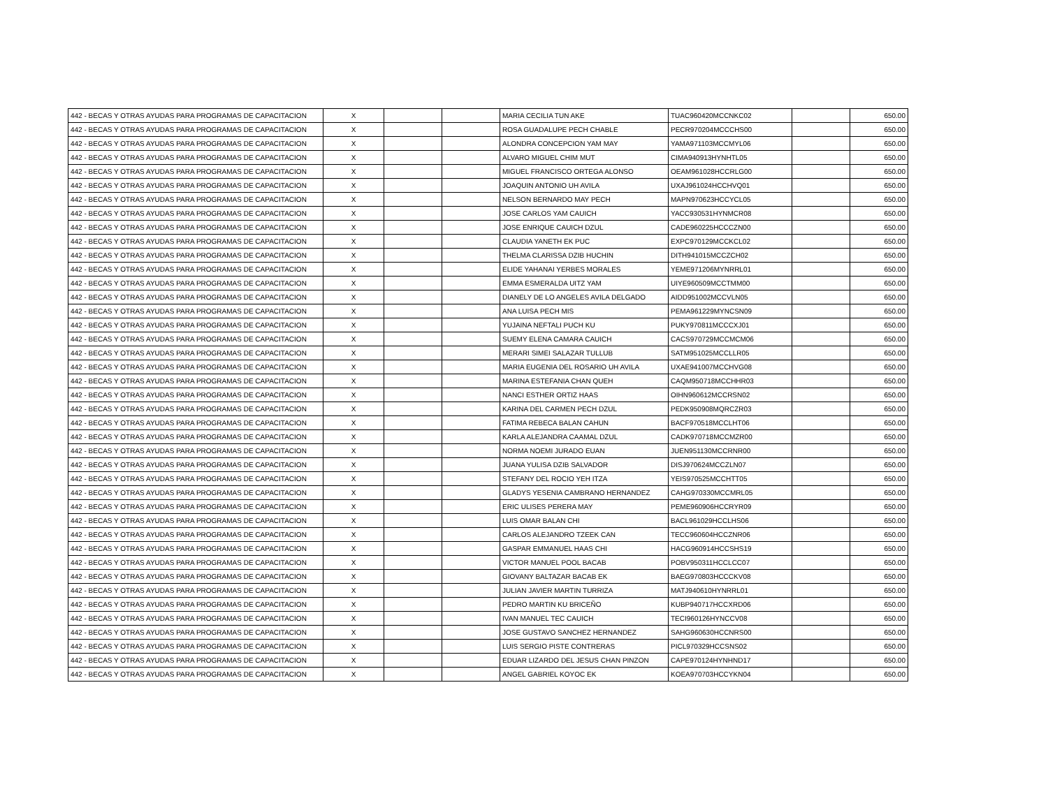| 442 - BECAS Y OTRAS AYUDAS PARA PROGRAMAS DE CAPACITACION | X | | | MARIA CECILIA TUN AKE | TUAC960420MCCNKC02 | | 650.00 |
| 442 - BECAS Y OTRAS AYUDAS PARA PROGRAMAS DE CAPACITACION | X | | | ROSA GUADALUPE PECH CHABLE | PECR970204MCCCHS00 | | 650.00 |
| 442 - BECAS Y OTRAS AYUDAS PARA PROGRAMAS DE CAPACITACION | X | | | ALONDRA CONCEPCION YAM MAY | YAMA971103MCCMYL06 | | 650.00 |
| 442 - BECAS Y OTRAS AYUDAS PARA PROGRAMAS DE CAPACITACION | X | | | ALVARO MIGUEL CHIM MUT | CIMA940913HYNHTL05 | | 650.00 |
| 442 - BECAS Y OTRAS AYUDAS PARA PROGRAMAS DE CAPACITACION | X | | | MIGUEL FRANCISCO ORTEGA ALONSO | OEAM961028HCCRLG00 | | 650.00 |
| 442 - BECAS Y OTRAS AYUDAS PARA PROGRAMAS DE CAPACITACION | X | | | JOAQUIN ANTONIO UH AVILA | UXAJ961024HCCHVQ01 | | 650.00 |
| 442 - BECAS Y OTRAS AYUDAS PARA PROGRAMAS DE CAPACITACION | X | | | NELSON BERNARDO MAY PECH | MAPN970623HCCYCL05 | | 650.00 |
| 442 - BECAS Y OTRAS AYUDAS PARA PROGRAMAS DE CAPACITACION | X | | | JOSE CARLOS YAM CAUICH | YACC930531HYNMCR08 | | 650.00 |
| 442 - BECAS Y OTRAS AYUDAS PARA PROGRAMAS DE CAPACITACION | X | | | JOSE ENRIQUE CAUICH DZUL | CADE960225HCCCZN00 | | 650.00 |
| 442 - BECAS Y OTRAS AYUDAS PARA PROGRAMAS DE CAPACITACION | X | | | CLAUDIA YANETH EK PUC | EXPC970129MCCKCL02 | | 650.00 |
| 442 - BECAS Y OTRAS AYUDAS PARA PROGRAMAS DE CAPACITACION | X | | | THELMA CLARISSA DZIB HUCHIN | DITH941015MCCZCH02 | | 650.00 |
| 442 - BECAS Y OTRAS AYUDAS PARA PROGRAMAS DE CAPACITACION | X | | | ELIDE YAHANAI YERBES MORALES | YEME971206MYNRRL01 | | 650.00 |
| 442 - BECAS Y OTRAS AYUDAS PARA PROGRAMAS DE CAPACITACION | X | | | EMMA ESMERALDA UITZ YAM | UIYE960509MCCTMM00 | | 650.00 |
| 442 - BECAS Y OTRAS AYUDAS PARA PROGRAMAS DE CAPACITACION | X | | | DIANELY DE LO ANGELES AVILA DELGADO | AIDD951002MCCVLN05 | | 650.00 |
| 442 - BECAS Y OTRAS AYUDAS PARA PROGRAMAS DE CAPACITACION | X | | | ANA LUISA PECH MIS | PEMA961229MYNCSN09 | | 650.00 |
| 442 - BECAS Y OTRAS AYUDAS PARA PROGRAMAS DE CAPACITACION | X | | | YUJAINA NEFTALI PUCH KU | PUKY970811MCCCXJ01 | | 650.00 |
| 442 - BECAS Y OTRAS AYUDAS PARA PROGRAMAS DE CAPACITACION | X | | | SUEMY ELENA CAMARA CAUICH | CACS970729MCCMCM06 | | 650.00 |
| 442 - BECAS Y OTRAS AYUDAS PARA PROGRAMAS DE CAPACITACION | X | | | MERARI SIMEI SALAZAR TULLUB | SATM951025MCCLLR05 | | 650.00 |
| 442 - BECAS Y OTRAS AYUDAS PARA PROGRAMAS DE CAPACITACION | X | | | MARIA EUGENIA DEL ROSARIO UH AVILA | UXAE941007MCCHVG08 | | 650.00 |
| 442 - BECAS Y OTRAS AYUDAS PARA PROGRAMAS DE CAPACITACION | X | | | MARINA ESTEFANIA CHAN QUEH | CAQM950718MCCHHR03 | | 650.00 |
| 442 - BECAS Y OTRAS AYUDAS PARA PROGRAMAS DE CAPACITACION | X | | | NANCI ESTHER ORTIZ HAAS | OIHN960612MCCRSN02 | | 650.00 |
| 442 - BECAS Y OTRAS AYUDAS PARA PROGRAMAS DE CAPACITACION | X | | | KARINA DEL CARMEN PECH DZUL | PEDK950908MQRCZR03 | | 650.00 |
| 442 - BECAS Y OTRAS AYUDAS PARA PROGRAMAS DE CAPACITACION | X | | | FATIMA REBECA BALAN CAHUN | BACF970518MCCLHT06 | | 650.00 |
| 442 - BECAS Y OTRAS AYUDAS PARA PROGRAMAS DE CAPACITACION | X | | | KARLA ALEJANDRA CAAMAL DZUL | CADK970718MCCMZR00 | | 650.00 |
| 442 - BECAS Y OTRAS AYUDAS PARA PROGRAMAS DE CAPACITACION | X | | | NORMA NOEMI JURADO EUAN | JUEN951130MCCRNR00 | | 650.00 |
| 442 - BECAS Y OTRAS AYUDAS PARA PROGRAMAS DE CAPACITACION | X | | | JUANA YULISA DZIB SALVADOR | DISJ970624MCCZLN07 | | 650.00 |
| 442 - BECAS Y OTRAS AYUDAS PARA PROGRAMAS DE CAPACITACION | X | | | STEFANY DEL ROCIO YEH ITZA | YEIS970525MCCHTT05 | | 650.00 |
| 442 - BECAS Y OTRAS AYUDAS PARA PROGRAMAS DE CAPACITACION | X | | | GLADYS YESENIA CAMBRANO HERNANDEZ | CAHG970330MCCMRL05 | | 650.00 |
| 442 - BECAS Y OTRAS AYUDAS PARA PROGRAMAS DE CAPACITACION | X | | | ERIC ULISES PERERA MAY | PEME960906HCCRYR09 | | 650.00 |
| 442 - BECAS Y OTRAS AYUDAS PARA PROGRAMAS DE CAPACITACION | X | | | LUIS OMAR BALAN CHI | BACL961029HCCLHS06 | | 650.00 |
| 442 - BECAS Y OTRAS AYUDAS PARA PROGRAMAS DE CAPACITACION | X | | | CARLOS ALEJANDRO TZEEK CAN | TECC960604HCCZNR06 | | 650.00 |
| 442 - BECAS Y OTRAS AYUDAS PARA PROGRAMAS DE CAPACITACION | X | | | GASPAR EMMANUEL HAAS CHI | HACG960914HCCSHS19 | | 650.00 |
| 442 - BECAS Y OTRAS AYUDAS PARA PROGRAMAS DE CAPACITACION | X | | | VICTOR MANUEL POOL BACAB | POBV950311HCCLCC07 | | 650.00 |
| 442 - BECAS Y OTRAS AYUDAS PARA PROGRAMAS DE CAPACITACION | X | | | GIOVANY BALTAZAR BACAB EK | BAEG970803HCCCKV08 | | 650.00 |
| 442 - BECAS Y OTRAS AYUDAS PARA PROGRAMAS DE CAPACITACION | X | | | JULIAN JAVIER MARTIN TURRIZA | MATJ940610HYNRRL01 | | 650.00 |
| 442 - BECAS Y OTRAS AYUDAS PARA PROGRAMAS DE CAPACITACION | X | | | PEDRO MARTIN KU BRICEÑO | KUBP940717HCCXRD06 | | 650.00 |
| 442 - BECAS Y OTRAS AYUDAS PARA PROGRAMAS DE CAPACITACION | X | | | IVAN MANUEL TEC CAUICH | TECI960126HYNCCV08 | | 650.00 |
| 442 - BECAS Y OTRAS AYUDAS PARA PROGRAMAS DE CAPACITACION | X | | | JOSE GUSTAVO SANCHEZ HERNANDEZ | SAHG960630HCCNRS00 | | 650.00 |
| 442 - BECAS Y OTRAS AYUDAS PARA PROGRAMAS DE CAPACITACION | X | | | LUIS SERGIO PISTE CONTRERAS | PICL970329HCCSNS02 | | 650.00 |
| 442 - BECAS Y OTRAS AYUDAS PARA PROGRAMAS DE CAPACITACION | X | | | EDUAR LIZARDO DEL JESUS CHAN PINZON | CAPE970124HYNHND17 | | 650.00 |
| 442 - BECAS Y OTRAS AYUDAS PARA PROGRAMAS DE CAPACITACION | X | | | ANGEL GABRIEL KOYOC EK | KOEA970703HCCYKN04 | | 650.00 |